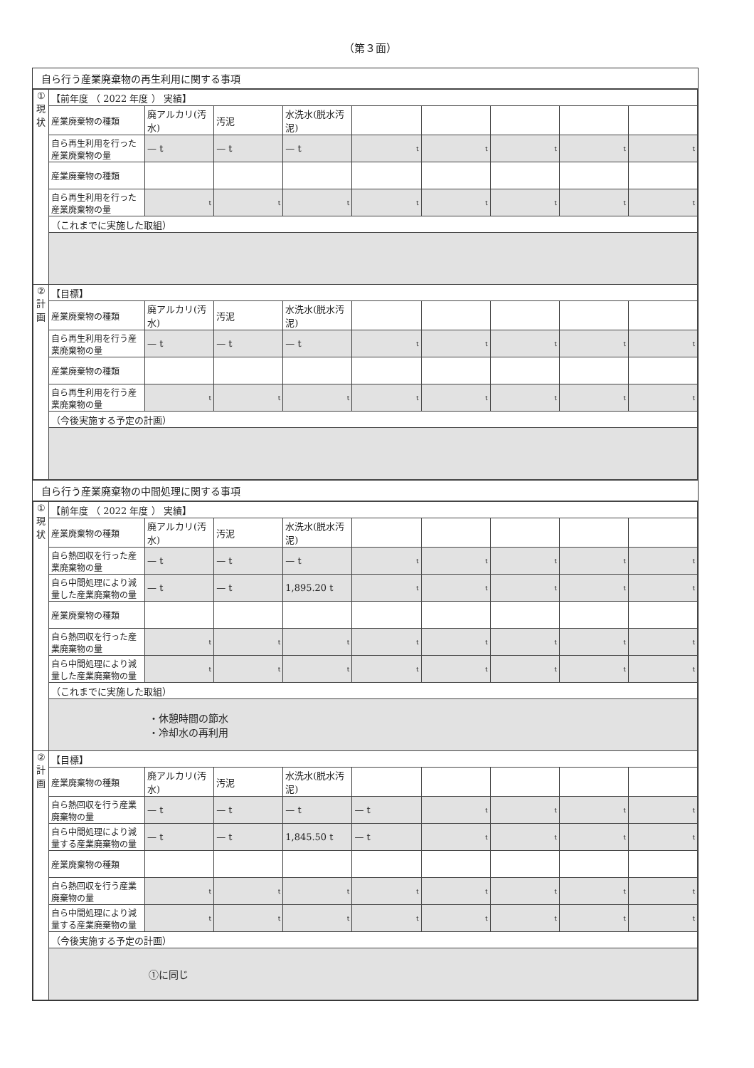（第３面）
自ら行う産業廃棄物の再生利用に関する事項
| ① 現 状 | 【前年度 （ 2022 年度 ） 実績】 | | | | | | | | |
| | 産業廃棄物の種類 | 廃アルカリ(汚水) | 汚泥 | 水洗水(脱水汚泥) | | | | | |
| | 自ら再生利用を行った産業廃棄物の量 | — t | — t | — t | t | t | t | t | t |
| | 産業廃棄物の種類 | | | | | | | | |
| | 自ら再生利用を行った産業廃棄物の量 | t | t | t | t | t | t | t | t |
| | （これまでに実施した取組） | | | | | | | | |
| ② 計 画 | 【目標】 | | | | | | | | |
| | 産業廃棄物の種類 | 廃アルカリ(汚水) | 汚泥 | 水洗水(脱水汚泥) | | | | | |
| | 自ら再生利用を行う産業廃棄物の量 | — t | — t | — t | t | t | t | t | t |
| | 産業廃棄物の種類 | | | | | | | | |
| | 自ら再生利用を行う産業廃棄物の量 | t | t | t | t | t | t | t | t |
| | （今後実施する予定の計画） | | | | | | | | |
自ら行う産業廃棄物の中間処理に関する事項
| ① 現 状 | 【前年度 （ 2022 年度 ） 実績】 | | | | | | | | |
| | 産業廃棄物の種類 | 廃アルカリ(汚水) | 汚泥 | 水洗水(脱水汚泥) | | | | | |
| | 自ら熱回収を行った産業廃棄物の量 | — t | — t | — t | t | t | t | t | t |
| | 自ら中間処理により減量した産業廃棄物の量 | — t | — t | 1,895.20 t | t | t | t | t | t |
| | 産業廃棄物の種類 | | | | | | | | |
| | 自ら熱回収を行った産業廃棄物の量 | t | t | t | t | t | t | t | t |
| | 自ら中間処理により減量した産業廃棄物の量 | t | t | t | t | t | t | t | t |
| | （これまでに実施した取組） | | | | | | | | |
| | ・休憩時間の節水 ・冷却水の再利用 | | | | | | | | |
| ② 計 画 | 【目標】 | | | | | | | | |
| | 産業廃棄物の種類 | 廃アルカリ(汚水) | 汚泥 | 水洗水(脱水汚泥) | | | | | |
| | 自ら熱回収を行う産業廃棄物の量 | — t | — t | — t | — t | t | t | t | t |
| | 自ら中間処理により減量する産業廃棄物の量 | — t | — t | 1,845.50 t | — t | t | t | t | t |
| | 産業廃棄物の種類 | | | | | | | | |
| | 自ら熱回収を行う産業廃棄物の量 | t | t | t | t | t | t | t | t |
| | 自ら中間処理により減量する産業廃棄物の量 | t | t | t | t | t | t | t | t |
| | （今後実施する予定の計画） | | | | | | | | |
| | ①に同じ | | | | | | | | |